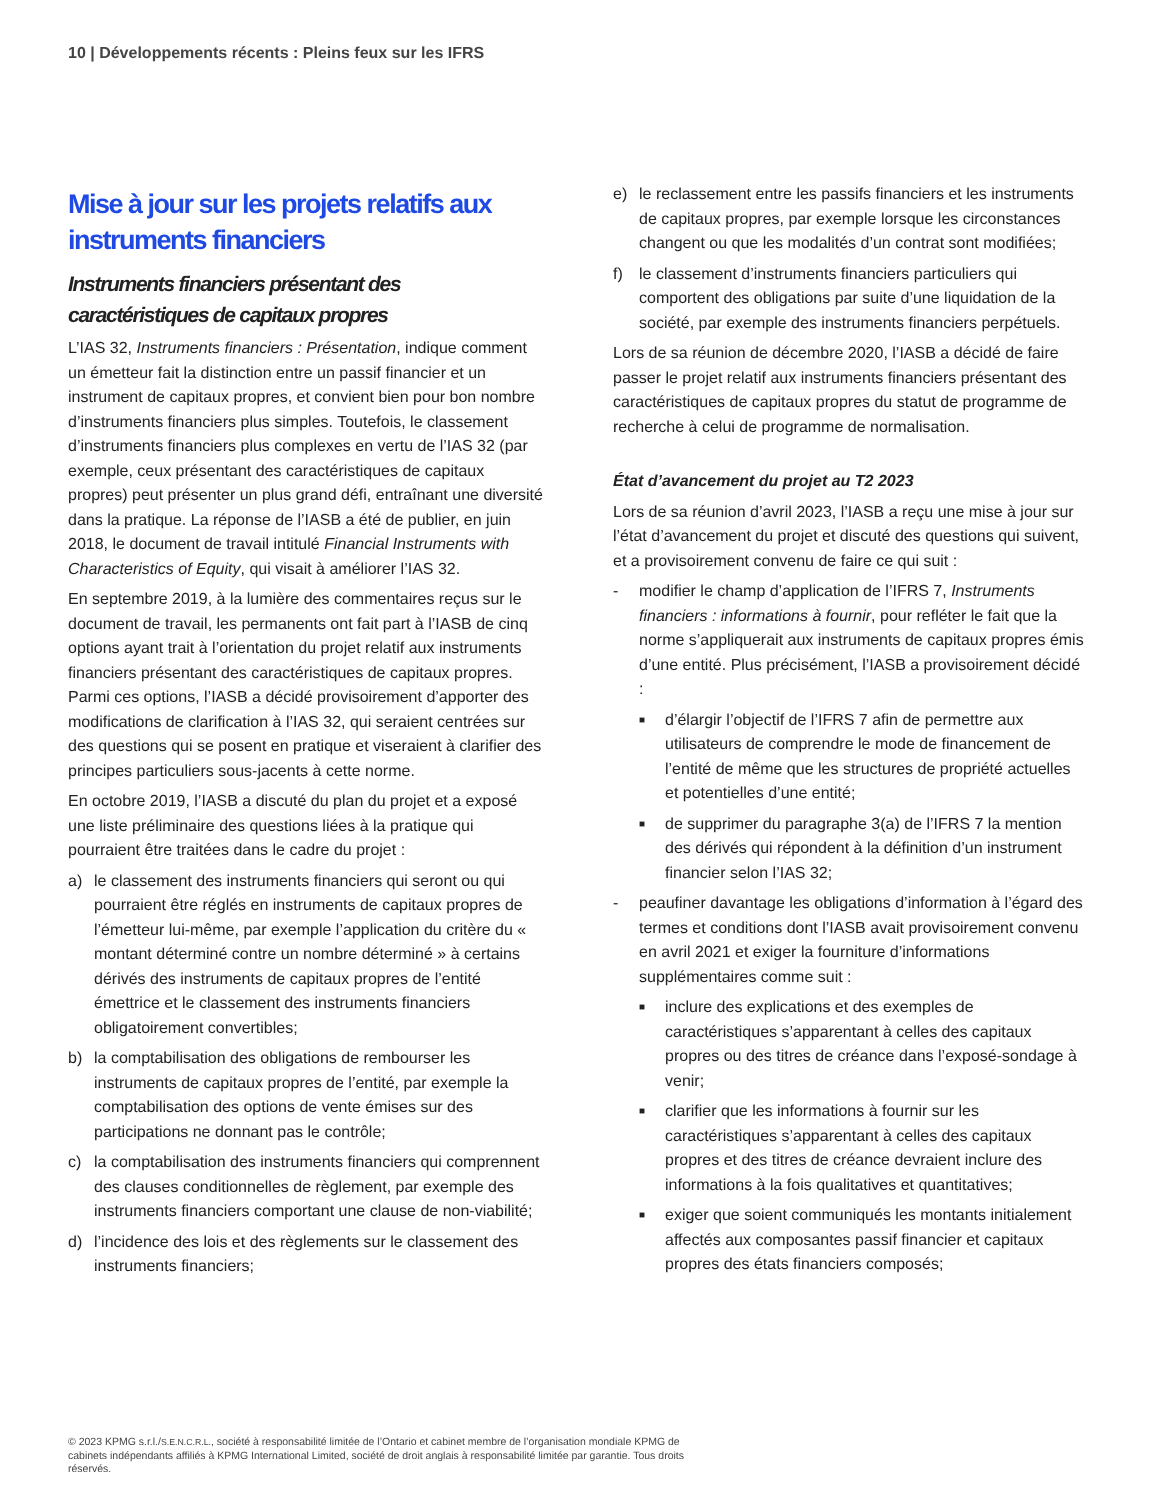10 | Développements récents : Pleins feux sur les IFRS
Mise à jour sur les projets relatifs aux instruments financiers
Instruments financiers présentant des caractéristiques de capitaux propres
L’IAS 32, Instruments financiers : Présentation, indique comment un émetteur fait la distinction entre un passif financier et un instrument de capitaux propres, et convient bien pour bon nombre d’instruments financiers plus simples. Toutefois, le classement d’instruments financiers plus complexes en vertu de l’IAS 32 (par exemple, ceux présentant des caractéristiques de capitaux propres) peut présenter un plus grand défi, entraînant une diversité dans la pratique. La réponse de l’IASB a été de publier, en juin 2018, le document de travail intitulé Financial Instruments with Characteristics of Equity, qui visait à améliorer l’IAS 32.
En septembre 2019, à la lumière des commentaires reçus sur le document de travail, les permanents ont fait part à l’IASB de cinq options ayant trait à l’orientation du projet relatif aux instruments financiers présentant des caractéristiques de capitaux propres. Parmi ces options, l’IASB a décidé provisoirement d’apporter des modifications de clarification à l’IAS 32, qui seraient centrées sur des questions qui se posent en pratique et viseraient à clarifier des principes particuliers sous-jacents à cette norme.
En octobre 2019, l’IASB a discuté du plan du projet et a exposé une liste préliminaire des questions liées à la pratique qui pourraient être traitées dans le cadre du projet :
a) le classement des instruments financiers qui seront ou qui pourraient être réglés en instruments de capitaux propres de l’émetteur lui-même, par exemple l’application du critère du « montant déterminé contre un nombre déterminé » à certains dérivés des instruments de capitaux propres de l’entité émettrice et le classement des instruments financiers obligatoirement convertibles;
b) la comptabilisation des obligations de rembourser les instruments de capitaux propres de l’entité, par exemple la comptabilisation des options de vente émises sur des participations ne donnant pas le contrôle;
c) la comptabilisation des instruments financiers qui comprennent des clauses conditionnelles de règlement, par exemple des instruments financiers comportant une clause de non-viabilité;
d) l’incidence des lois et des règlements sur le classement des instruments financiers;
e) le reclassement entre les passifs financiers et les instruments de capitaux propres, par exemple lorsque les circonstances changent ou que les modalités d’un contrat sont modifiées;
f) le classement d’instruments financiers particuliers qui comportent des obligations par suite d’une liquidation de la société, par exemple des instruments financiers perpétuels.
Lors de sa réunion de décembre 2020, l’IASB a décidé de faire passer le projet relatif aux instruments financiers présentant des caractéristiques de capitaux propres du statut de programme de recherche à celui de programme de normalisation.
État d’avancement du projet au T2 2023
Lors de sa réunion d’avril 2023, l’IASB a reçu une mise à jour sur l’état d’avancement du projet et discuté des questions qui suivent, et a provisoirement convenu de faire ce qui suit :
- modifier le champ d’application de l’IFRS 7, Instruments financiers : informations à fournir, pour refléter le fait que la norme s’appliquerait aux instruments de capitaux propres émis d’une entité. Plus précisément, l’IASB a provisoirement décidé :
■ d’élargir l’objectif de l’IFRS 7 afin de permettre aux utilisateurs de comprendre le mode de financement de l’entité de même que les structures de propriété actuelles et potentielles d’une entité;
■ de supprimer du paragraphe 3(a) de l’IFRS 7 la mention des dérivés qui répondent à la définition d’un instrument financier selon l’IAS 32;
- peaufiner davantage les obligations d’information à l’égard des termes et conditions dont l’IASB avait provisoirement convenu en avril 2021 et exiger la fourniture d’informations supplémentaires comme suit :
■ inclure des explications et des exemples de caractéristiques s’apparentant à celles des capitaux propres ou des titres de créance dans l’exposé-sondage à venir;
■ clarifier que les informations à fournir sur les caractéristiques s’apparentant à celles des capitaux propres et des titres de créance devraient inclure des informations à la fois qualitatives et quantitatives;
■ exiger que soient communiqués les montants initialement affectés aux composantes passif financier et capitaux propres des états financiers composés;
© 2023 KPMG s.r.l./S.E.N.C.R.L., société à responsabilité limitée de l’Ontario et cabinet membre de l’organisation mondiale KPMG de cabinets indépendants affiliés à KPMG International Limited, société de droit anglais à responsabilité limitée par garantie. Tous droits réservés.